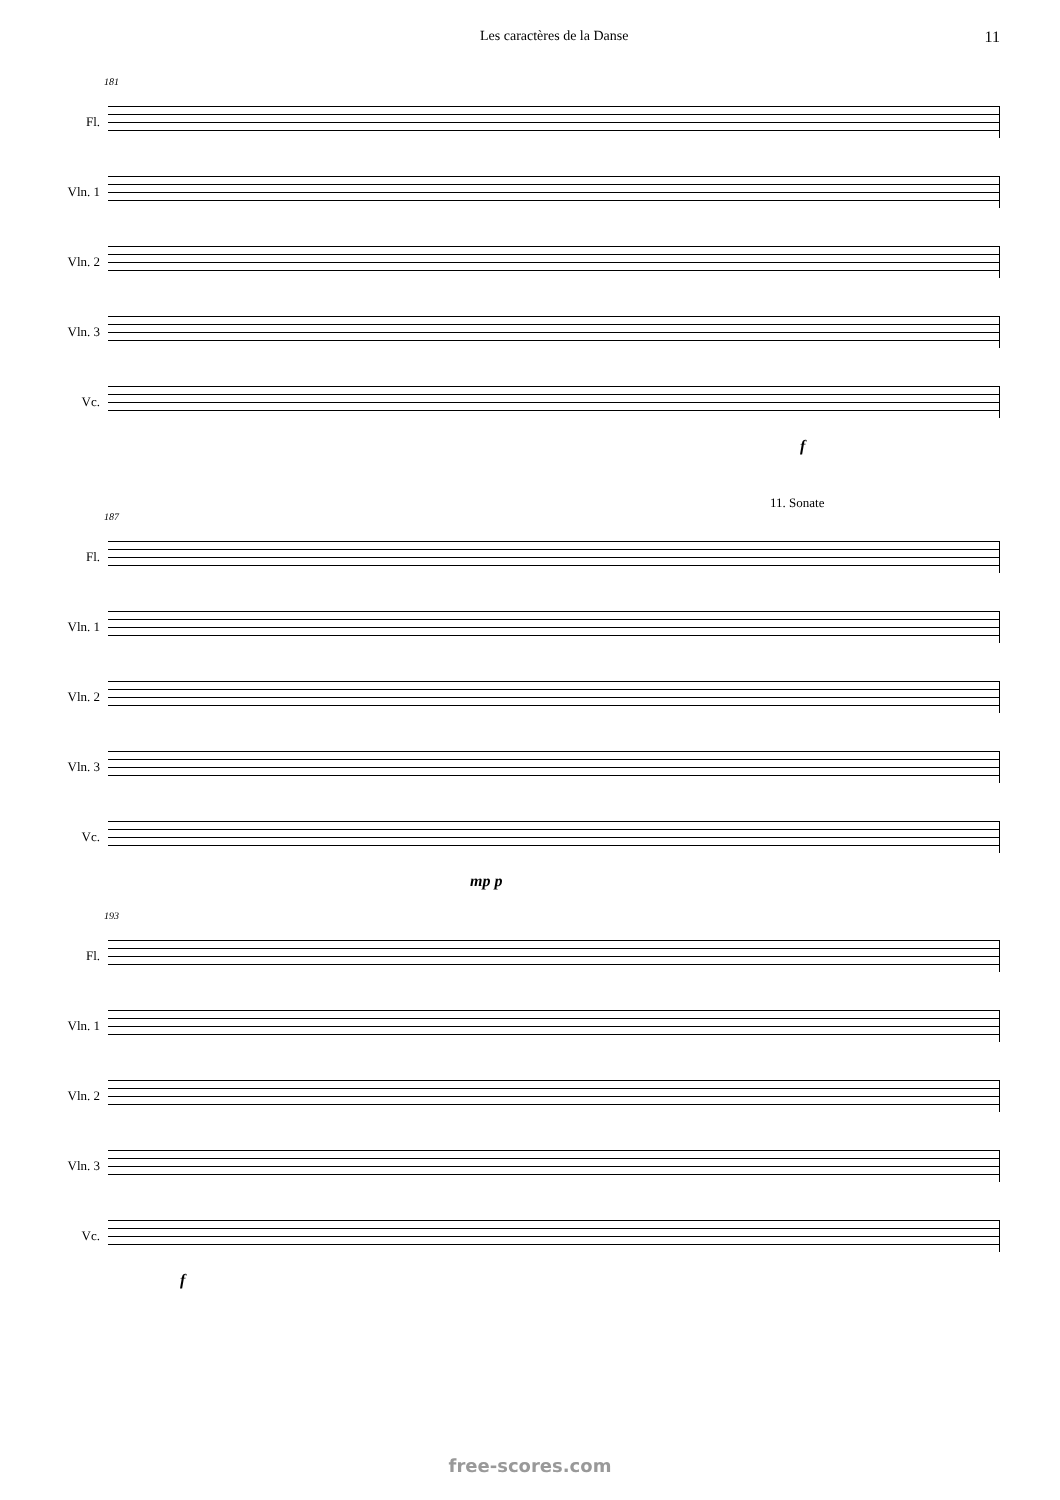Les caractères de la Danse 11
181
Fl.
Vln. 1
Vln. 2
Vln. 3
Vc.
f
11. Sonate
187
Fl.
Vln. 1
Vln. 2
Vln. 3
Vc.
mp p
193
Fl.
Vln. 1
Vln. 2
Vln. 3
Vc.
f
free-scores.com